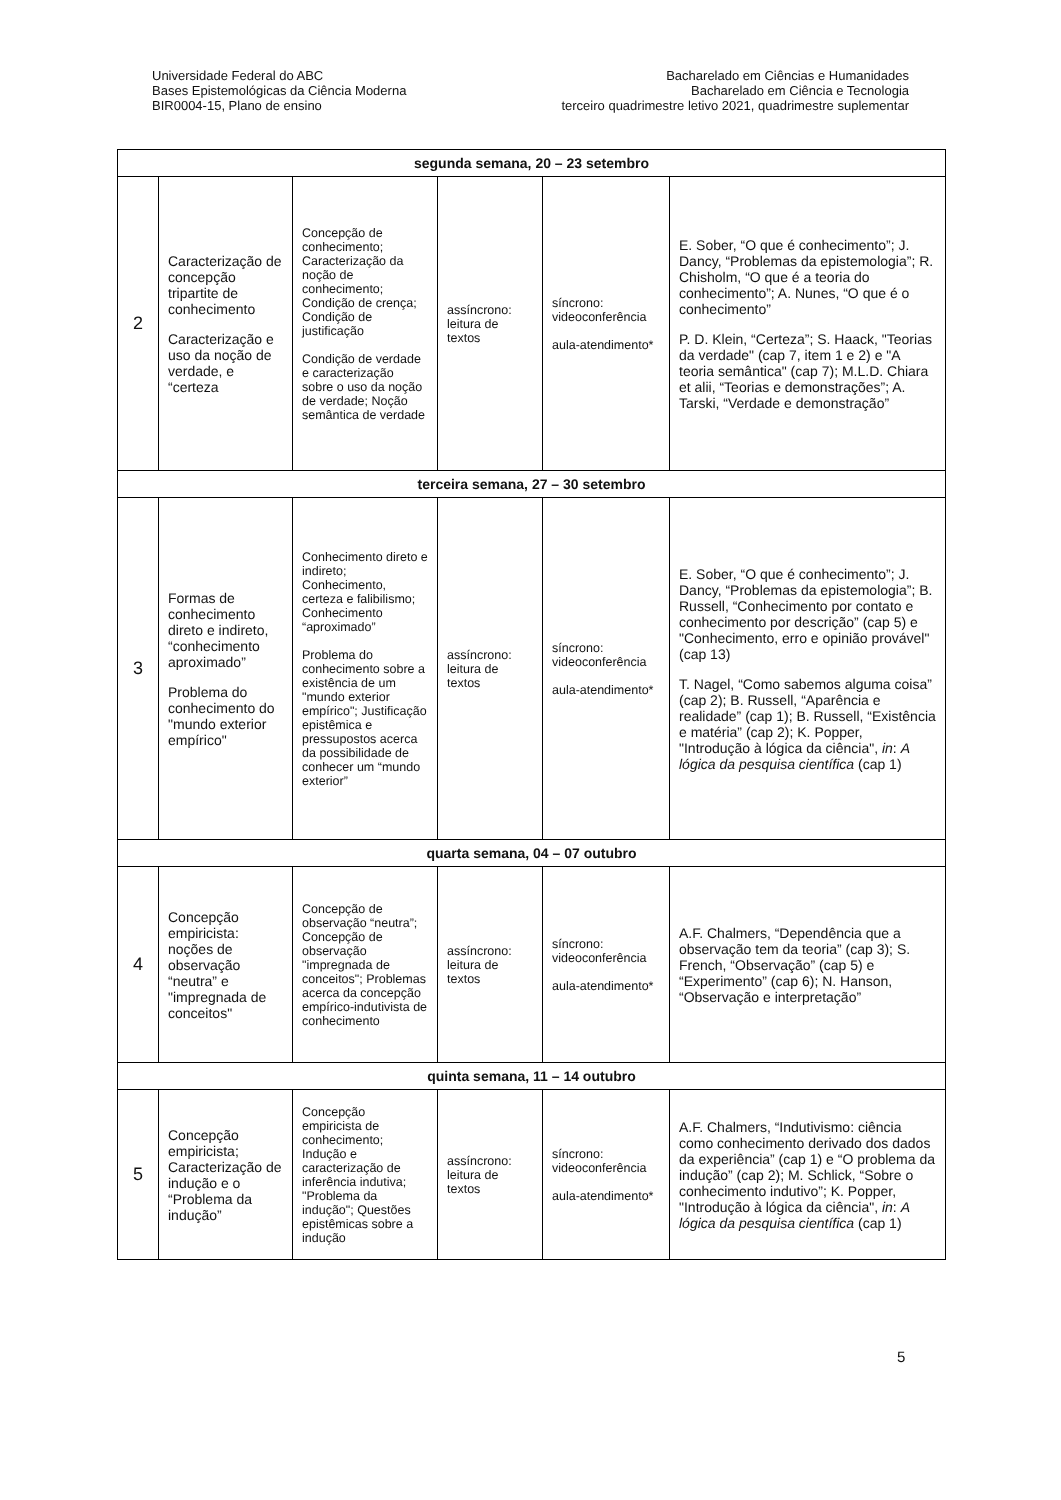Universidade Federal do ABC
Bases Epistemológicas da Ciência Moderna
BIR0004-15, Plano de ensino
Bacharelado em Ciências e Humanidades
Bacharelado em Ciência e Tecnologia
terceiro quadrimestre letivo 2021, quadrimestre suplementar
| segunda semana, 20 – 23 setembro | | | | | |
| --- | --- | --- | --- | --- | --- |
| 2 | Caracterização de concepção tripartite de conhecimento Caracterização e uso da noção de verdade, e “certeza | Concepção de conhecimento; Caracterização da noção de conhecimento; Condição de crença; Condição de justificação Condição de verdade e caracterização sobre o uso da noção de verdade; Noção semântica de verdade | assíncrono: leitura de textos | síncrono: videoconferência aula-atendimento* | E. Sober, “O que é conhecimento”; J. Dancy, “Problemas da epistemologia”; R. Chisholm, “O que é a teoria do conhecimento”; A. Nunes, “O que é o conhecimento” P. D. Klein, “Certeza”; S. Haack, "Teorias da verdade" (cap 7, item 1 e 2) e "A teoria semântica" (cap 7); M.L.D. Chiara et alii, “Teorias e demonstrações”; A. Tarski, “Verdade e demonstração” |
| terceira semana, 27 – 30 setembro | | | | | |
| 3 | Formas de conhecimento direto e indireto, “conhecimento aproximado” Problema do conhecimento do "mundo exterior empírico" | Conhecimento direto e indireto; Conhecimento, certeza e falibilismo; Conhecimento “aproximado” Problema do conhecimento sobre a existência de um "mundo exterior empírico"; Justificação epistêmica e pressupostos acerca da possibilidade de conhecer um “mundo exterior” | assíncrono: leitura de textos | síncrono: videoconferência aula-atendimento* | E. Sober, “O que é conhecimento”; J. Dancy, “Problemas da epistemologia”; B. Russell, “Conhecimento por contato e conhecimento por descrição” (cap 5) e "Conhecimento, erro e opinião provável" (cap 13) T. Nagel, “Como sabemos alguma coisa” (cap 2); B. Russell, “Aparência e realidade” (cap 1); B. Russell, “Existência e matéria” (cap 2); K. Popper, "Introdução à lógica da ciência", in : A lógica da pesquisa científica (cap 1) |
| quarta semana, 04 – 07 outubro | | | | | |
| 4 | Concepção empiricista: noções de observação “neutra” e "impregnada de conceitos" | Concepção de observação “neutra”; Concepção de observação "impregnada de conceitos"; Problemas acerca da concepção empírico-indutivista de conhecimento | assíncrono: leitura de textos | síncrono: videoconferência aula-atendimento* | A.F. Chalmers, “Dependência que a observação tem da teoria” (cap 3); S. French, “Observação” (cap 5) e “Experimento” (cap 6); N. Hanson, “Observação e interpretação” |
| quinta semana, 11 – 14 outubro | | | | | |
| 5 | Concepção empiricista; Caracterização de indução e o “Problema da indução” | Concepção empiricista de conhecimento; Indução e caracterização de inferência indutiva; "Problema da indução"; Questões epistêmicas sobre a indução | assíncrono: leitura de textos | síncrono: videoconferência aula-atendimento* | A.F. Chalmers, “Indutivismo: ciência como conhecimento derivado dos dados da experiência” (cap 1) e “O problema da indução” (cap 2); M. Schlick, “Sobre o conhecimento indutivo”; K. Popper, "Introdução à lógica da ciência", in : A lógica da pesquisa científica (cap 1) |
5